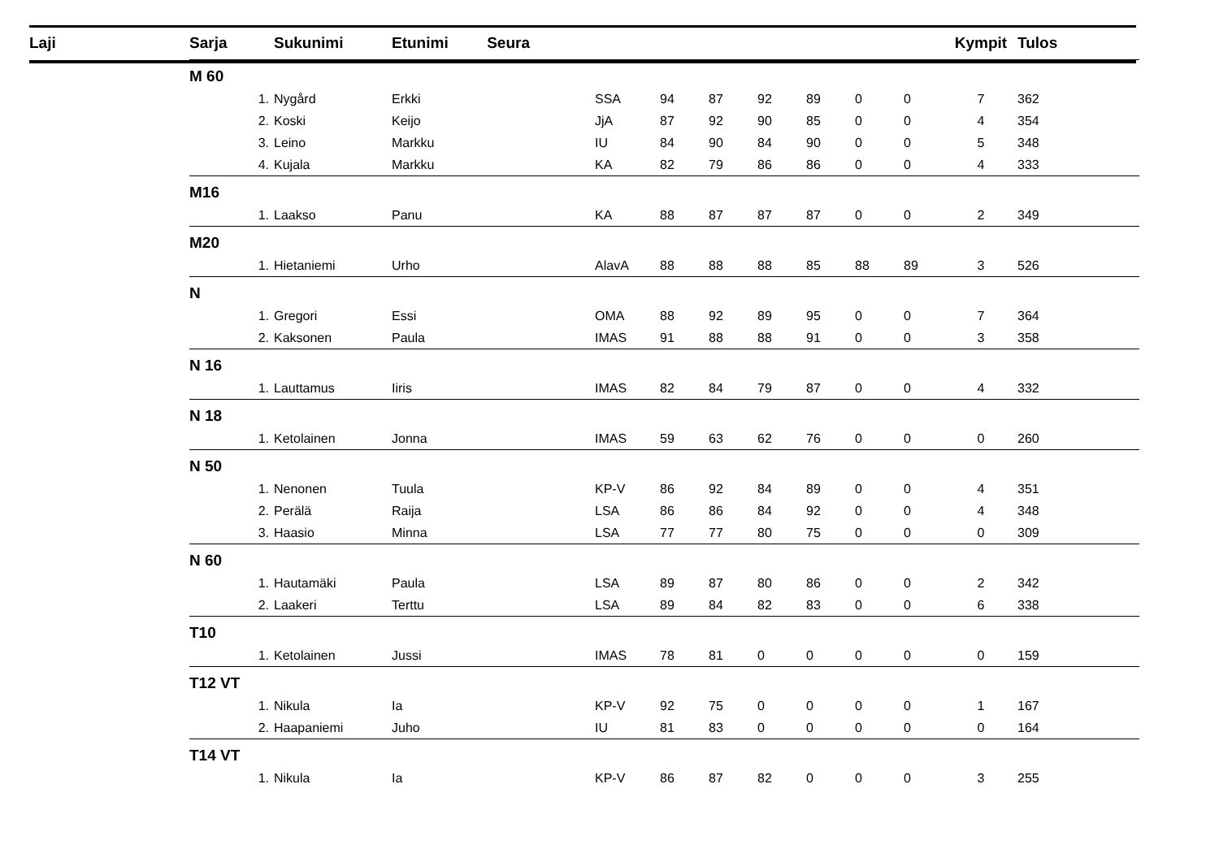| Laji | Sarja | | Sukunimi | Etunimi Seura | | | | | | | | Kympit | Tulos |
| --- | --- | --- | --- | --- | --- | --- | --- | --- | --- | --- | --- | --- | --- |
| | M 60 | | | | | | | | | | | | |
| | | 1. | Nygård | Erkki | SSA | 94 | 87 | 92 | 89 | 0 | 0 | 7 | 362 |
| | | 2. | Koski | Keijo | JjA | 87 | 92 | 90 | 85 | 0 | 0 | 4 | 354 |
| | | 3. | Leino | Markku | IU | 84 | 90 | 84 | 90 | 0 | 0 | 5 | 348 |
| | | 4. | Kujala | Markku | KA | 82 | 79 | 86 | 86 | 0 | 0 | 4 | 333 |
| | M16 | | | | | | | | | | | | |
| | | 1. | Laakso | Panu | KA | 88 | 87 | 87 | 87 | 0 | 0 | 2 | 349 |
| | M20 | | | | | | | | | | | | |
| | | 1. | Hietaniemi | Urho | AlavA | 88 | 88 | 88 | 85 | 88 | 89 | 3 | 526 |
| | N | | | | | | | | | | | | |
| | | 1. | Gregori | Essi | OMA | 88 | 92 | 89 | 95 | 0 | 0 | 7 | 364 |
| | | 2. | Kaksonen | Paula | IMAS | 91 | 88 | 88 | 91 | 0 | 0 | 3 | 358 |
| | N 16 | | | | | | | | | | | | |
| | | 1. | Lauttamus | Iiris | IMAS | 82 | 84 | 79 | 87 | 0 | 0 | 4 | 332 |
| | N 18 | | | | | | | | | | | | |
| | | 1. | Ketolainen | Jonna | IMAS | 59 | 63 | 62 | 76 | 0 | 0 | 0 | 260 |
| | N 50 | | | | | | | | | | | | |
| | | 1. | Nenonen | Tuula | KP-V | 86 | 92 | 84 | 89 | 0 | 0 | 4 | 351 |
| | | 2. | Perälä | Raija | LSA | 86 | 86 | 84 | 92 | 0 | 0 | 4 | 348 |
| | | 3. | Haasio | Minna | LSA | 77 | 77 | 80 | 75 | 0 | 0 | 0 | 309 |
| | N 60 | | | | | | | | | | | | |
| | | 1. | Hautamäki | Paula | LSA | 89 | 87 | 80 | 86 | 0 | 0 | 2 | 342 |
| | | 2. | Laakeri | Terttu | LSA | 89 | 84 | 82 | 83 | 0 | 0 | 6 | 338 |
| | T10 | | | | | | | | | | | | |
| | | 1. | Ketolainen | Jussi | IMAS | 78 | 81 | 0 | 0 | 0 | 0 | 0 | 159 |
| | T12 VT | | | | | | | | | | | | |
| | | 1. | Nikula | Ia | KP-V | 92 | 75 | 0 | 0 | 0 | 0 | 1 | 167 |
| | | 2. | Haapaniemi | Juho | IU | 81 | 83 | 0 | 0 | 0 | 0 | 0 | 164 |
| | T14 VT | | | | | | | | | | | | |
| | | 1. | Nikula | Ia | KP-V | 86 | 87 | 82 | 0 | 0 | 0 | 3 | 255 |